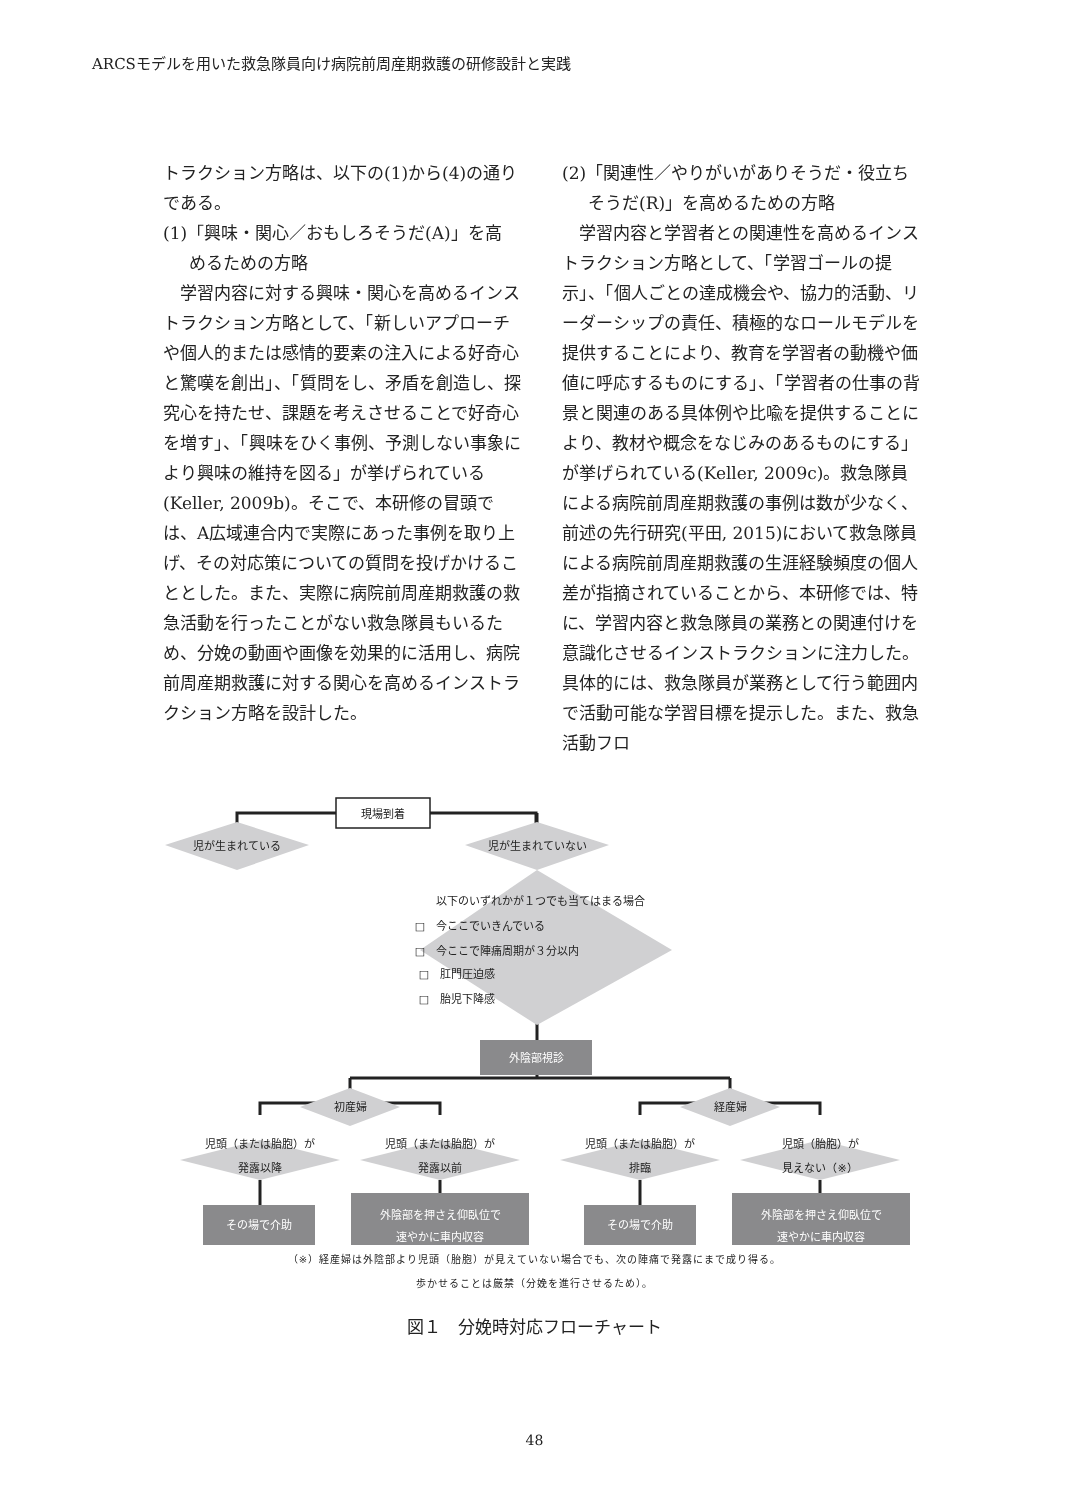ARCSモデルを用いた救急隊員向け病院前周産期救護の研修設計と実践
トラクション方略は、以下の(1)から(4)の通りである。
(1)「興味・関心／おもしろそうだ(A)」を高
めるための方略
　学習内容に対する興味・関心を高めるインストラクション方略として、「新しいアプローチや個人的または感情的要素の注入による好奇心と驚嘆を創出」、「質問をし、矛盾を創造し、探究心を持たせ、課題を考えさせることで好奇心を増す」、「興味をひく事例、予測しない事象により興味の維持を図る」が挙げられている(Keller, 2009b)。そこで、本研修の冒頭では、A広域連合内で実際にあった事例を取り上げ、その対応策についての質問を投げかけることとした。また、実際に病院前周産期救護の救急活動を行ったことがない救急隊員もいるため、分娩の動画や画像を効果的に活用し、病院前周産期救護に対する関心を高めるインストラクション方略を設計した。
(2)「関連性／やりがいがありそうだ・役立ち
そうだ(R)」を高めるための方略
　学習内容と学習者との関連性を高めるインストラクション方略として、「学習ゴールの提示」、「個人ごとの達成機会や、協力的活動、リーダーシップの責任、積極的なロールモデルを提供することにより、教育を学習者の動機や価値に呼応するものにする」、「学習者の仕事の背景と関連のある具体例や比喩を提供することにより、教材や概念をなじみのあるものにする」が挙げられている(Keller, 2009c)。救急隊員による病院前周産期救護の事例は数が少なく、前述の先行研究(平田, 2015)において救急隊員による病院前周産期救護の生涯経験頻度の個人差が指摘されていることから、本研修では、特に、学習内容と救急隊員の業務との関連付けを意識化させるインストラクションに注力した。具体的には、救急隊員が業務として行う範囲内で活動可能な学習目標を提示した。また、救急活動フロ
現場到着
児が生まれている
児が生まれていない
以下のいずれかが１つでも当てはまる場合
□　今ここでいきんでいる
□　今ここで陣痛周期が３分以内
□　肛門圧迫感
□　胎児下降感
初産婦
経産婦
児頭（または胎胞）が
発露以降
児頭（または胎胞）が
発露以前
児頭（または胎胞）が
排臨
児頭（胎胞）が
見えない（※）
外陰部視診
その場で介助
外陰部を押さえ仰臥位で
速やかに車内収容
その場で介助
外陰部を押さえ仰臥位で
速やかに車内収容
（※）経産婦は外陰部より児頭（胎胞）が見えていない場合でも、次の陣痛で発露にまで成り得る。
歩かせることは厳禁（分娩を進行させるため）。
図１　分娩時対応フローチャート
48